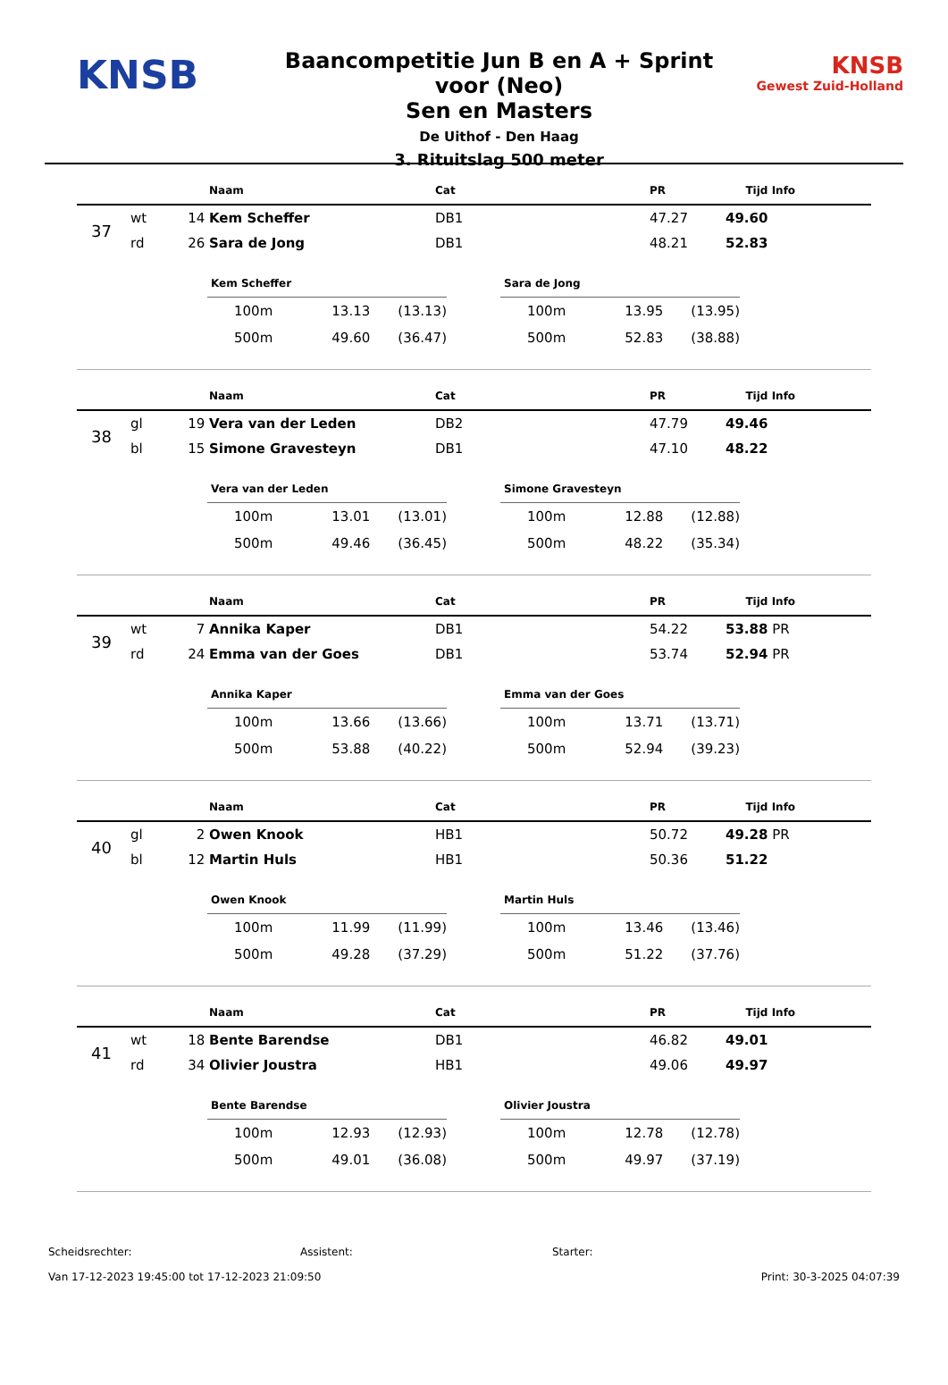KNSB
Baancompetitie Jun B en A + Sprint voor (Neo)
Sen en Masters
De Uithof - Den Haag
3. Rituitslag 500 meter
KNSB
Gewest Zuid-Holland
| | | | Naam | Cat | PR | Tijd | Info |
| --- | --- | --- | --- | --- | --- | --- | --- |
| 37 | wt | 14 | Kem Scheffer | DB1 | 47.27 | 49.60 | |
| | rd | 26 | Sara de Jong | DB1 | 48.21 | 52.83 | |
| Kem Scheffer | | |
| --- | --- | --- |
| 100m | 13.13 | (13.13) |
| 500m | 49.60 | (36.47) |
| Sara de Jong | | |
| --- | --- | --- |
| 100m | 13.95 | (13.95) |
| 500m | 52.83 | (38.88) |
| | | | Naam | Cat | PR | Tijd | Info |
| --- | --- | --- | --- | --- | --- | --- | --- |
| 38 | gl | 19 | Vera van der Leden | DB2 | 47.79 | 49.46 | |
| | bl | 15 | Simone Gravesteyn | DB1 | 47.10 | 48.22 | |
| Vera van der Leden | | |
| --- | --- | --- |
| 100m | 13.01 | (13.01) |
| 500m | 49.46 | (36.45) |
| Simone Gravesteyn | | |
| --- | --- | --- |
| 100m | 12.88 | (12.88) |
| 500m | 48.22 | (35.34) |
| | | | Naam | Cat | PR | Tijd | Info |
| --- | --- | --- | --- | --- | --- | --- | --- |
| 39 | wt | 7 | Annika Kaper | DB1 | 54.22 | 53.88 | PR |
| | rd | 24 | Emma van der Goes | DB1 | 53.74 | 52.94 | PR |
| Annika Kaper | | |
| --- | --- | --- |
| 100m | 13.66 | (13.66) |
| 500m | 53.88 | (40.22) |
| Emma van der Goes | | |
| --- | --- | --- |
| 100m | 13.71 | (13.71) |
| 500m | 52.94 | (39.23) |
| | | | Naam | Cat | PR | Tijd | Info |
| --- | --- | --- | --- | --- | --- | --- | --- |
| 40 | gl | 2 | Owen Knook | HB1 | 50.72 | 49.28 | PR |
| | bl | 12 | Martin Huls | HB1 | 50.36 | 51.22 | |
| Owen Knook | | |
| --- | --- | --- |
| 100m | 11.99 | (11.99) |
| 500m | 49.28 | (37.29) |
| Martin Huls | | |
| --- | --- | --- |
| 100m | 13.46 | (13.46) |
| 500m | 51.22 | (37.76) |
| | | | Naam | Cat | PR | Tijd | Info |
| --- | --- | --- | --- | --- | --- | --- | --- |
| 41 | wt | 18 | Bente Barendse | DB1 | 46.82 | 49.01 | |
| | rd | 34 | Olivier Joustra | HB1 | 49.06 | 49.97 | |
| Bente Barendse | | |
| --- | --- | --- |
| 100m | 12.93 | (12.93) |
| 500m | 49.01 | (36.08) |
| Olivier Joustra | | |
| --- | --- | --- |
| 100m | 12.78 | (12.78) |
| 500m | 49.97 | (37.19) |
Scheidsrechter: Assistent: Starter:
Van 17-12-2023 19:45:00 tot 17-12-2023 21:09:50 Print: 30-3-2025 04:07:39